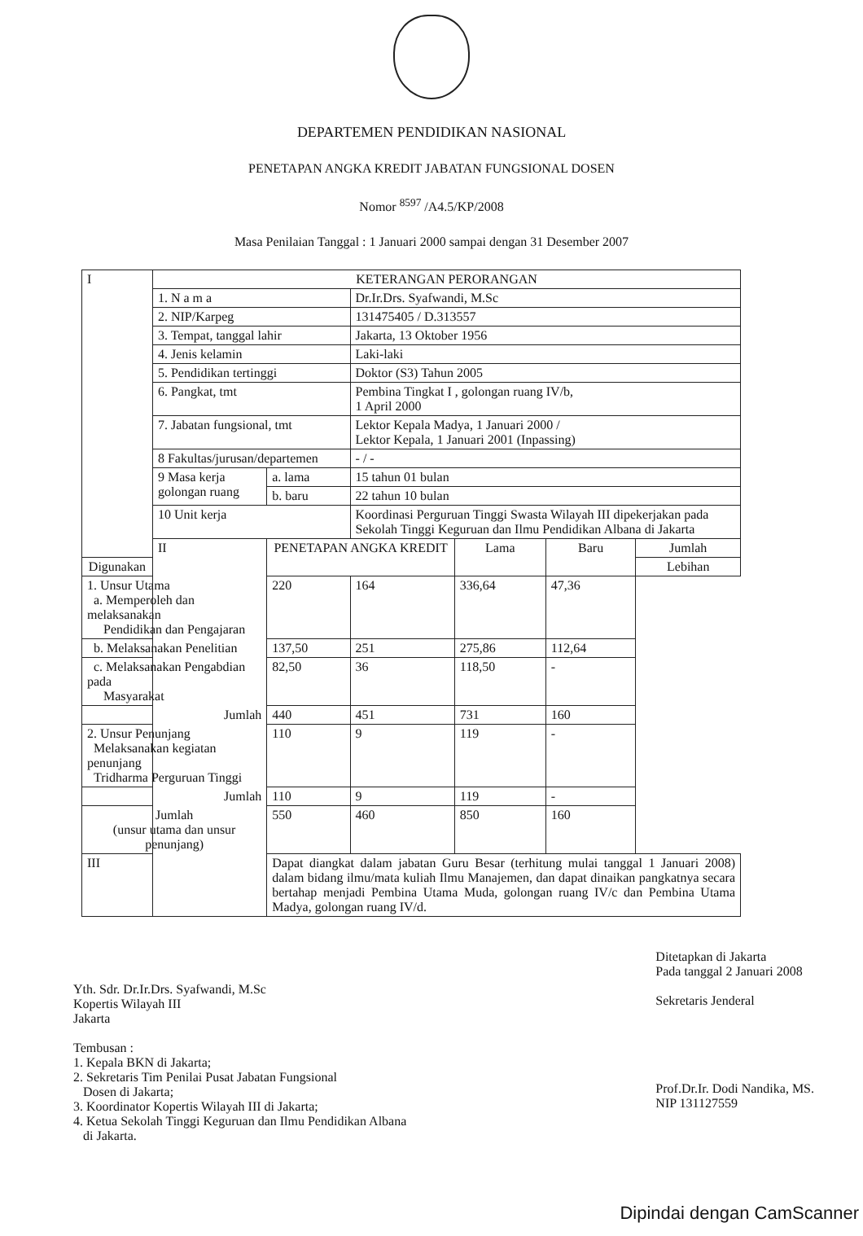DEPARTEMEN PENDIDIKAN NASIONAL
PENETAPAN ANGKA KREDIT JABATAN FUNGSIONAL DOSEN
Nomor <sup>8597</sup> /A4.5/KP/2008
Masa Penilaian Tanggal : 1 Januari 2000 sampai dengan 31 Desember 2007
| I | KETERANGAN PERORANGAN | | | | | |
| | 1. N a m a | | Dr.Ir.Drs. Syafwandi, M.Sc | | | |
| | 2. NIP/Karpeg | | 131475405 / D.313557 | | | |
| | 3. Tempat, tanggal lahir | | Jakarta, 13 Oktober 1956 | | | |
| | 4. Jenis kelamin | | Laki-laki | | | |
| | 5. Pendidikan tertinggi | | Doktor (S3) Tahun 2005 | | | |
| | 6. Pangkat, tmt | | Pembina Tingkat I , golongan ruang IV/b, 1 April 2000 | | | |
| | 7. Jabatan fungsional, tmt | | Lektor Kepala Madya, 1 Januari 2000 / Lektor Kepala, 1 Januari 2001 (Inpassing) | | | |
| | 8 Fakultas/jurusan/departemen | | - / - | | | |
| | 9 Masa kerja golongan ruang | a. lama | 15 tahun 01 bulan | | | |
| | | b. baru | 22 tahun 10 bulan | | | |
| | 10 Unit kerja | | Koordinasi Perguruan Tinggi Swasta Wilayah III dipekerjakan pada Sekolah Tinggi Keguruan dan Ilmu Pendidikan Albana di Jakarta | | | |
| | II | PENETAPAN ANGKA KREDIT | | Lama | Baru | Jumlah |
| Digunakan | | | | | | Lebihan |
| 1. Unsur Utama a. Memperoleh dan melaksanakan Pendidikan dan Pengajaran | | 220 | 164 | 336,64 | 47,36 | |
| b. Melaksanakan Penelitian | | 137,50 | 251 | 275,86 | 112,64 | |
| c. Melaksanakan Pengabdian pada Masyarakat | | 82,50 | 36 | 118,50 | - | |
| Jumlah | | 440 | 451 | 731 | 160 | |
| 2. Unsur Penunjang Melaksanakan kegiatan penunjang Tridharma Perguruan Tinggi | | 110 | 9 | 119 | - | |
| Jumlah | | 110 | 9 | 119 | - | |
| Jumlah (unsur utama dan unsur penunjang) | | 550 | 460 | 850 | 160 | |
| III | | Dapat diangkat dalam jabatan Guru Besar (terhitung mulai tanggal 1 Januari 2008) dalam bidang ilmu/mata kuliah Ilmu Manajemen, dan dapat dinaikan pangkatnya secara bertahap menjadi Pembina Utama Muda, golongan ruang IV/c dan Pembina Utama Madya, golongan ruang IV/d. | | | | |
Yth. Sdr. Dr.Ir.Drs. Syafwandi, M.Sc
Kopertis Wilayah III
Jakarta
Tembusan :
1. Kepala BKN di Jakarta;
2. Sekretaris Tim Penilai Pusat Jabatan Fungsional
Dosen di Jakarta;
3. Koordinator Kopertis Wilayah III di Jakarta;
4. Ketua Sekolah Tinggi Keguruan dan Ilmu Pendidikan Albana
di Jakarta.
Ditetapkan di Jakarta
Pada tanggal 2 Januari 2008
Sekretaris Jenderal
Prof.Dr.Ir. Dodi Nandika, MS.
NIP 131127559
Dipindai dengan CamScanner